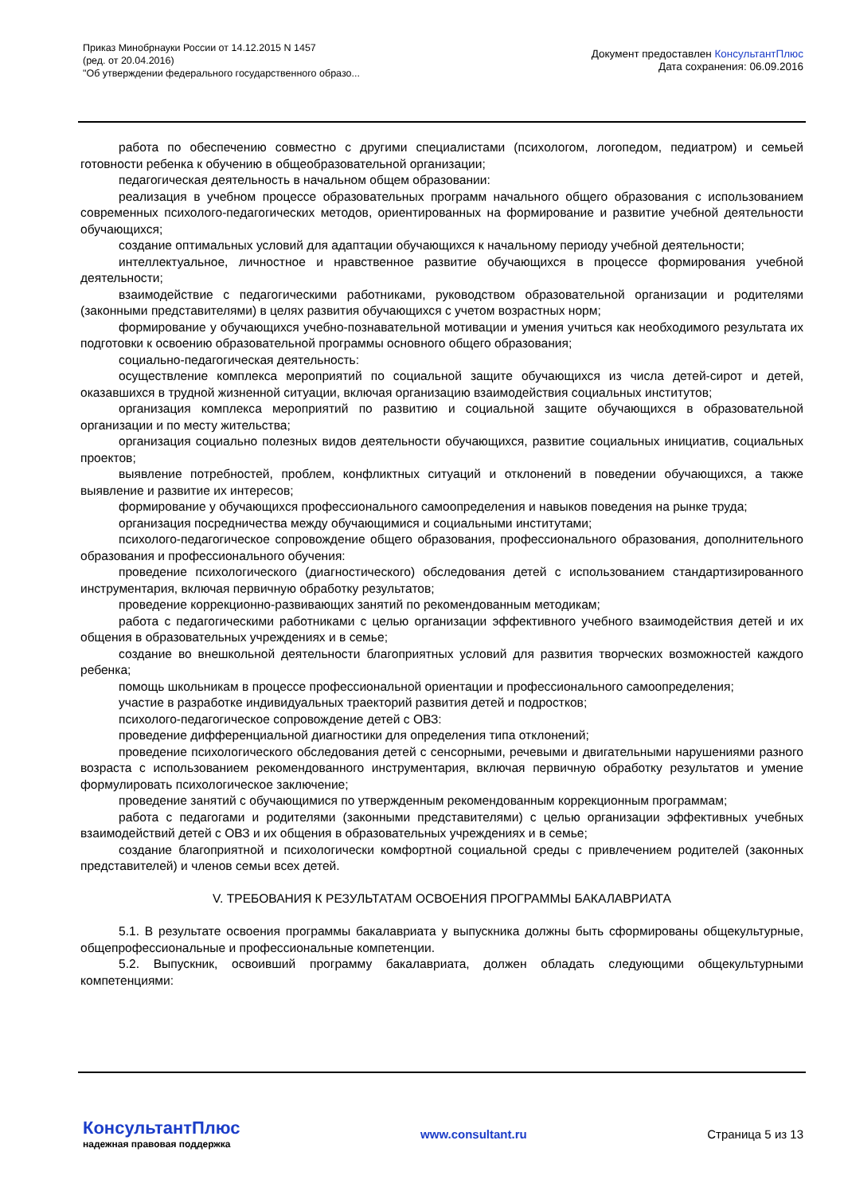Приказ Минобрнауки России от 14.12.2015 N 1457
(ред. от 20.04.2016)
"Об утверждении федерального государственного образо...
Документ предоставлен КонсультантПлюс
Дата сохранения: 06.09.2016
работа по обеспечению совместно с другими специалистами (психологом, логопедом, педиатром) и семьей готовности ребенка к обучению в общеобразовательной организации;
педагогическая деятельность в начальном общем образовании:
реализация в учебном процессе образовательных программ начального общего образования с использованием современных психолого-педагогических методов, ориентированных на формирование и развитие учебной деятельности обучающихся;
создание оптимальных условий для адаптации обучающихся к начальному периоду учебной деятельности;
интеллектуальное, личностное и нравственное развитие обучающихся в процессе формирования учебной деятельности;
взаимодействие с педагогическими работниками, руководством образовательной организации и родителями (законными представителями) в целях развития обучающихся с учетом возрастных норм;
формирование у обучающихся учебно-познавательной мотивации и умения учиться как необходимого результата их подготовки к освоению образовательной программы основного общего образования;
социально-педагогическая деятельность:
осуществление комплекса мероприятий по социальной защите обучающихся из числа детей-сирот и детей, оказавшихся в трудной жизненной ситуации, включая организацию взаимодействия социальных институтов;
организация комплекса мероприятий по развитию и социальной защите обучающихся в образовательной организации и по месту жительства;
организация социально полезных видов деятельности обучающихся, развитие социальных инициатив, социальных проектов;
выявление потребностей, проблем, конфликтных ситуаций и отклонений в поведении обучающихся, а также выявление и развитие их интересов;
формирование у обучающихся профессионального самоопределения и навыков поведения на рынке труда;
организация посредничества между обучающимися и социальными институтами;
психолого-педагогическое сопровождение общего образования, профессионального образования, дополнительного образования и профессионального обучения:
проведение психологического (диагностического) обследования детей с использованием стандартизированного инструментария, включая первичную обработку результатов;
проведение коррекционно-развивающих занятий по рекомендованным методикам;
работа с педагогическими работниками с целью организации эффективного учебного взаимодействия детей и их общения в образовательных учреждениях и в семье;
создание во внешкольной деятельности благоприятных условий для развития творческих возможностей каждого ребенка;
помощь школьникам в процессе профессиональной ориентации и профессионального самоопределения;
участие в разработке индивидуальных траекторий развития детей и подростков;
психолого-педагогическое сопровождение детей с ОВЗ:
проведение дифференциальной диагностики для определения типа отклонений;
проведение психологического обследования детей с сенсорными, речевыми и двигательными нарушениями разного возраста с использованием рекомендованного инструментария, включая первичную обработку результатов и умение формулировать психологическое заключение;
проведение занятий с обучающимися по утвержденным рекомендованным коррекционным программам;
работа с педагогами и родителями (законными представителями) с целью организации эффективных учебных взаимодействий детей с ОВЗ и их общения в образовательных учреждениях и в семье;
создание благоприятной и психологически комфортной социальной среды с привлечением родителей (законных представителей) и членов семьи всех детей.
V. ТРЕБОВАНИЯ К РЕЗУЛЬТАТАМ ОСВОЕНИЯ ПРОГРАММЫ БАКАЛАВРИАТА
5.1. В результате освоения программы бакалавриата у выпускника должны быть сформированы общекультурные, общепрофессиональные и профессиональные компетенции.
5.2. Выпускник, освоивший программу бакалавриата, должен обладать следующими общекультурными компетенциями:
КонсультантПлюс
надежная правовая поддержка
www.consultant.ru Страница 5 из 13